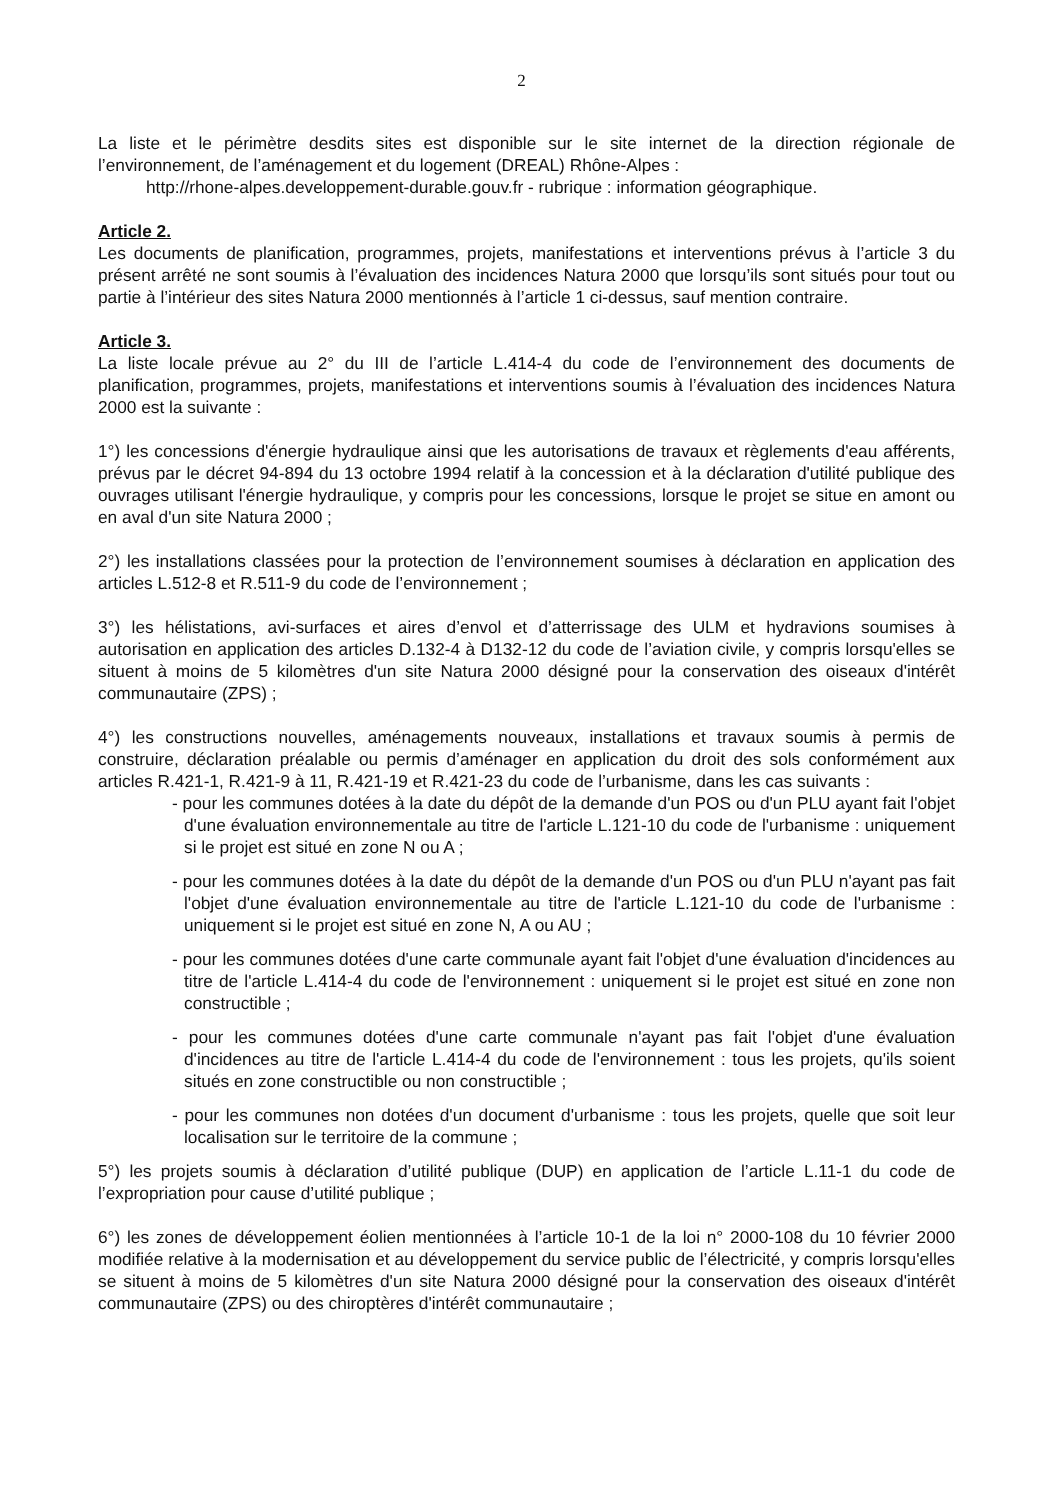2
La liste et le périmètre desdits sites est disponible sur le site internet de la direction régionale de l’environnement, de l’aménagement et du logement (DREAL) Rhône-Alpes :
http://rhone-alpes.developpement-durable.gouv.fr - rubrique : information géographique.
Article 2.
Les documents de planification, programmes, projets, manifestations et interventions prévus à l’article 3 du présent arrêté ne sont soumis à l’évaluation des incidences Natura 2000 que lorsqu’ils sont situés pour tout ou partie à l’intérieur des sites Natura 2000 mentionnés à l’article 1 ci-dessus, sauf mention contraire.
Article 3.
La liste locale prévue au 2° du III de l’article L.414-4 du code de l’environnement des documents de planification, programmes, projets, manifestations et interventions soumis à l’évaluation des incidences Natura 2000 est la suivante :
1°) les concessions d'énergie hydraulique ainsi que les autorisations de travaux et règlements d'eau afférents, prévus par le décret 94-894 du 13 octobre 1994 relatif à la concession et à la déclaration d'utilité publique des ouvrages utilisant l'énergie hydraulique, y compris pour les concessions, lorsque le projet se situe en amont ou en aval d'un site Natura 2000 ;
2°) les installations classées pour la protection de l’environnement soumises à déclaration en application des articles L.512-8 et R.511-9 du code de l’environnement ;
3°) les hélistations, avi-surfaces et aires d’envol et d’atterrissage des ULM et hydravions soumises à autorisation en application des articles D.132-4 à D132-12 du code de l’aviation civile, y compris lorsqu'elles se situent à moins de 5 kilomètres d'un site Natura 2000 désigné pour la conservation des oiseaux d'intérêt communautaire (ZPS) ;
4°) les constructions nouvelles, aménagements nouveaux, installations et travaux soumis à permis de construire, déclaration préalable ou permis d’aménager en application du droit des sols conformément aux articles R.421-1, R.421-9 à 11, R.421-19 et R.421-23 du code de l’urbanisme, dans les cas suivants :
- pour les communes dotées à la date du dépôt de la demande d'un POS ou d'un PLU ayant fait l'objet d'une évaluation environnementale au titre de l'article L.121-10 du code de l'urbanisme : uniquement si le projet est situé en zone N ou A ;
- pour les communes dotées à la date du dépôt de la demande d'un POS ou d'un PLU n'ayant pas fait l'objet d'une évaluation environnementale au titre de l'article L.121-10 du code de l'urbanisme : uniquement si le projet est situé en zone N, A ou AU ;
- pour les communes dotées d'une carte communale ayant fait l'objet d'une évaluation d'incidences au titre de l'article L.414-4 du code de l'environnement : uniquement si le projet est situé en zone non constructible ;
- pour les communes dotées d'une carte communale n'ayant pas fait l'objet d'une évaluation d'incidences au titre de l'article L.414-4 du code de l'environnement : tous les projets, qu'ils soient situés en zone constructible ou non constructible ;
- pour les communes non dotées d'un document d'urbanisme : tous les projets, quelle que soit leur localisation sur le territoire de la commune ;
5°) les projets soumis à déclaration d’utilité publique (DUP) en application de l’article L.11-1 du code de l’expropriation pour cause d’utilité publique ;
6°) les zones de développement éolien mentionnées à l’article 10-1 de la loi n° 2000-108 du 10 février 2000 modifiée relative à la modernisation et au développement du service public de l’électricité, y compris lorsqu'elles se situent à moins de 5 kilomètres d'un site Natura 2000 désigné pour la conservation des oiseaux d'intérêt communautaire (ZPS) ou des chiroptères d'intérêt communautaire ;